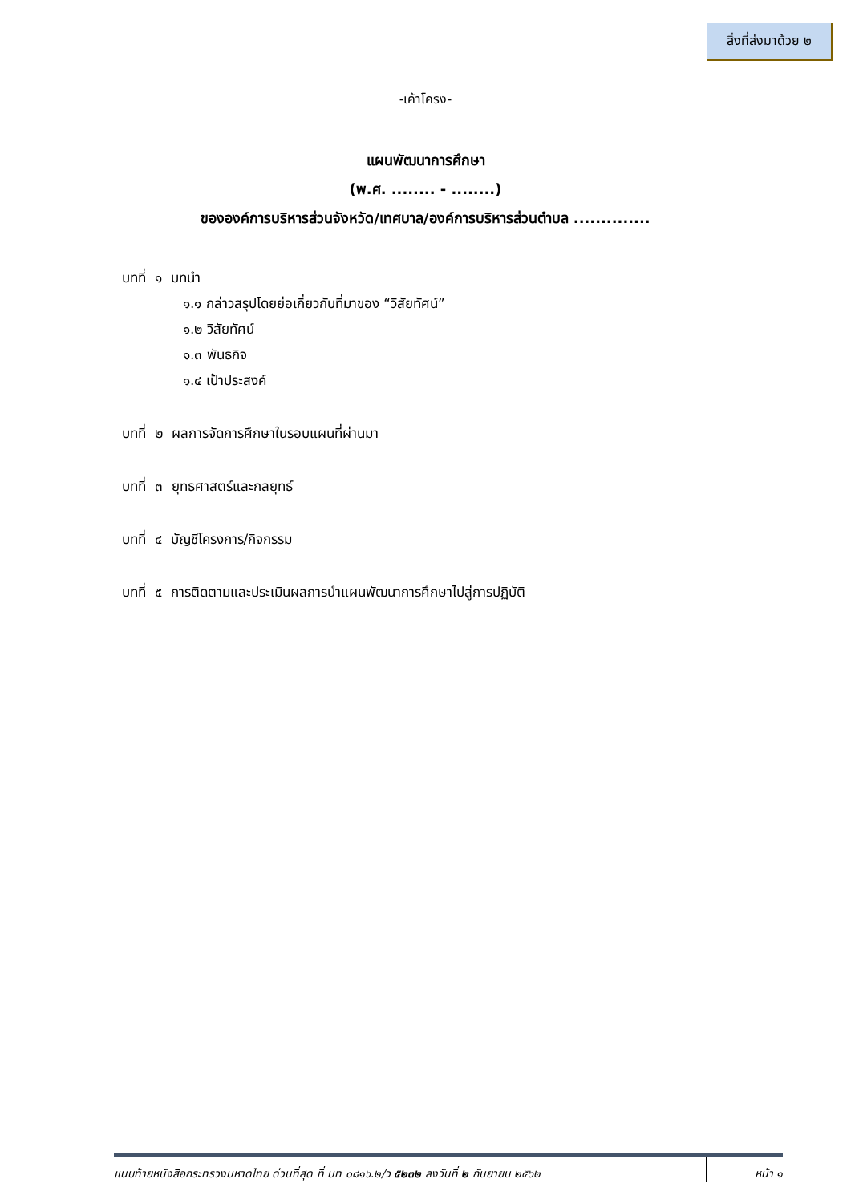สิ่งที่ส่งมาด้วย ๒
-เค้าโครง-
แผนพัฒนาการศึกษา
(พ.ศ. ........ - ........)
ขององค์การบริหารส่วนจังหวัด/เทศบาล/องค์การบริหารส่วนตำบล ..............
บทที่ ๑ บทนำ
๑.๑ กล่าวสรุปโดยย่อเกี่ยวกับที่มาของ “วิสัยทัศน์”
๑.๒ วิสัยทัศน์
๑.๓ พันธกิจ
๑.๔ เป้าประสงค์
บทที่ ๒ ผลการจัดการศึกษาในรอบแผนที่ผ่านมา
บทที่ ๓ ยุทธศาสตร์และกลยุทธ์
บทที่ ๔ บัญชีโครงการ/กิจกรรม
บทที่ ๕ การติดตามและประเมินผลการนำแผนพัฒนาการศึกษาไปสู่การปฏิบัติ
แนบท้ายหนังสือกระทรวงมหาดไทย ด่วนที่สุด ที่ มท ๐๘๑๖.๒/ว ๕๒๓๒ ลงวันที่ ๒ กันยายน ๒๕๖๒
หน้า ๑